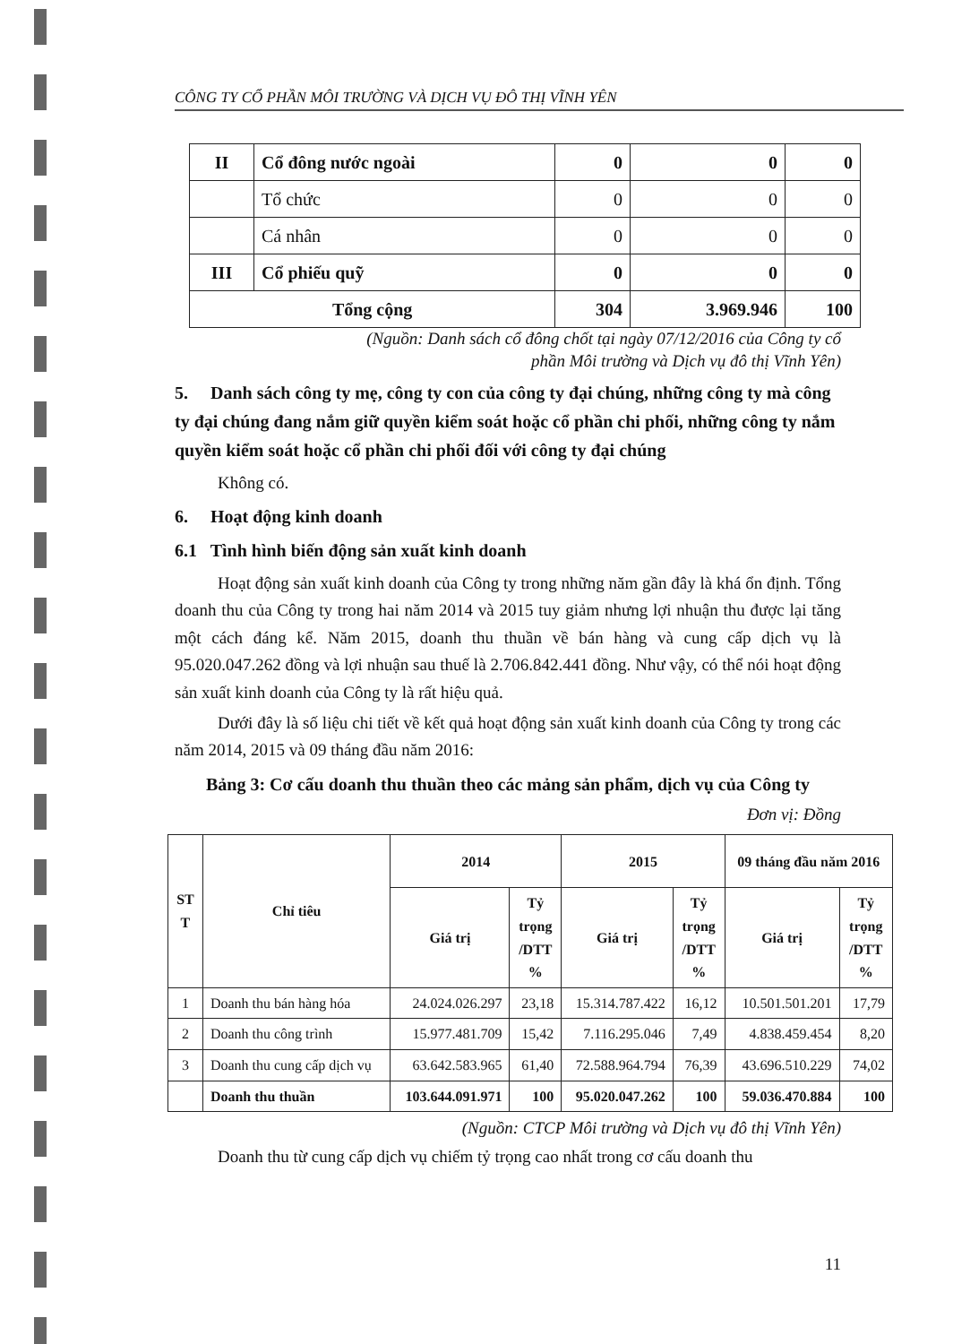CÔNG TY CỔ PHẦN MÔI TRƯỜNG VÀ DỊCH VỤ ĐÔ THỊ VĨNH YÊN
| II | Cổ đông nước ngoài | 0 | 0 | 0 |
| | Tổ chức | 0 | 0 | 0 |
| | Cá nhân | 0 | 0 | 0 |
| III | Cổ phiếu quỹ | 0 | 0 | 0 |
| Tổng cộng | | 304 | 3.969.946 | 100 |
(Nguồn: Danh sách cổ đông chốt tại ngày 07/12/2016 của Công ty cổ
phần Môi trường và Dịch vụ đô thị Vĩnh Yên)
5. Danh sách công ty mẹ, công ty con của công ty đại chúng, những công ty mà công ty đại chúng đang nắm giữ quyền kiểm soát hoặc cổ phần chi phối, những công ty nắm quyền kiểm soát hoặc cổ phần chi phối đối với công ty đại chúng
Không có.
6. Hoạt động kinh doanh
6.1 Tình hình biến động sản xuất kinh doanh
Hoạt động sản xuất kinh doanh của Công ty trong những năm gần đây là khá ổn định. Tổng doanh thu của Công ty trong hai năm 2014 và 2015 tuy giảm nhưng lợi nhuận thu được lại tăng một cách đáng kể. Năm 2015, doanh thu thuần về bán hàng và cung cấp dịch vụ là 95.020.047.262 đồng và lợi nhuận sau thuế là 2.706.842.441 đồng. Như vậy, có thể nói hoạt động sản xuất kinh doanh của Công ty là rất hiệu quả.
Dưới đây là số liệu chi tiết về kết quả hoạt động sản xuất kinh doanh của Công ty trong các năm 2014, 2015 và 09 tháng đầu năm 2016:
Bảng 3: Cơ cấu doanh thu thuần theo các mảng sản phẩm, dịch vụ của Công ty
Đơn vị: Đồng
| ST T | Chỉ tiêu | 2014 | | 2015 | | 09 tháng đầu năm 2016 | |
| --- | --- | --- | --- | --- | --- | --- | --- |
| | | Giá trị | Tỷ trọng /DTT % | Giá trị | Tỷ trọng /DTT % | Giá trị | Tỷ trọng /DTT % |
| 1 | Doanh thu bán hàng hóa | 24.024.026.297 | 23,18 | 15.314.787.422 | 16,12 | 10.501.501.201 | 17,79 |
| 2 | Doanh thu công trình | 15.977.481.709 | 15,42 | 7.116.295.046 | 7,49 | 4.838.459.454 | 8,20 |
| 3 | Doanh thu cung cấp dịch vụ | 63.642.583.965 | 61,40 | 72.588.964.794 | 76,39 | 43.696.510.229 | 74,02 |
| | Doanh thu thuần | 103.644.091.971 | 100 | 95.020.047.262 | 100 | 59.036.470.884 | 100 |
(Nguồn: CTCP Môi trường và Dịch vụ đô thị Vĩnh Yên)
Doanh thu từ cung cấp dịch vụ chiếm tỷ trọng cao nhất trong cơ cấu doanh thu
11